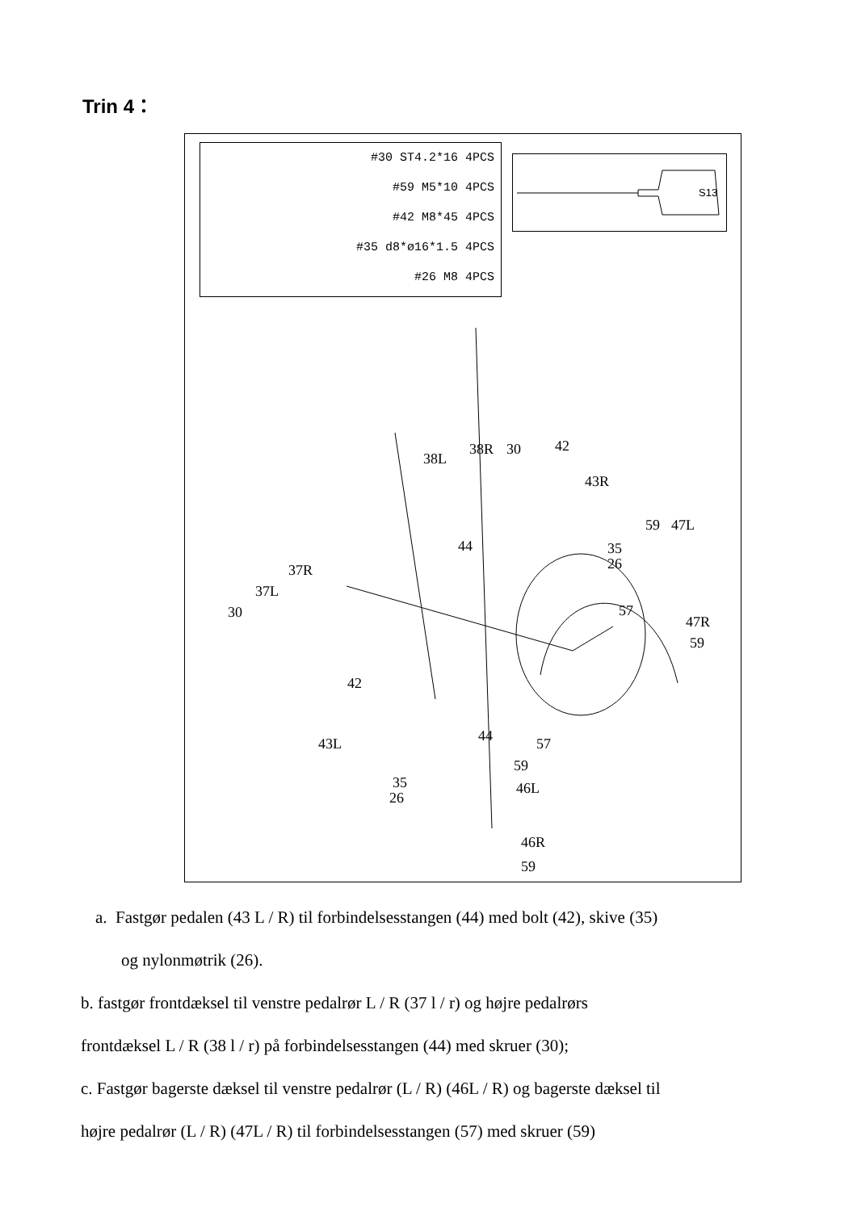Trin 4：
#30 ST4.2*16 4PCS
#59 M5*10 4PCS
#42 M8*45 4PCS
#35 d8*ø16*1.5 4PCS
#26 M8 4PCS
S13
38L
38R 30 42
43R
59 47L
44 35
26 37R
37L
30 57
47R
59
42
43L 44 57
59
35 46L
26
46R
59
a. Fastgør pedalen (43 L / R) til forbindelsesstangen (44) med bolt (42), skive (35)
og nylonmøtrik (26).
b. fastgør frontdæksel til venstre pedalrør L / R (37 l / r) og højre pedalrørs
frontdæksel L / R (38 l / r) på forbindelsesstangen (44) med skruer (30);
c. Fastgør bagerste dæksel til venstre pedalrør (L / R) (46L / R) og bagerste dæksel til
højre pedalrør (L / R) (47L / R) til forbindelsesstangen (57) med skruer (59)